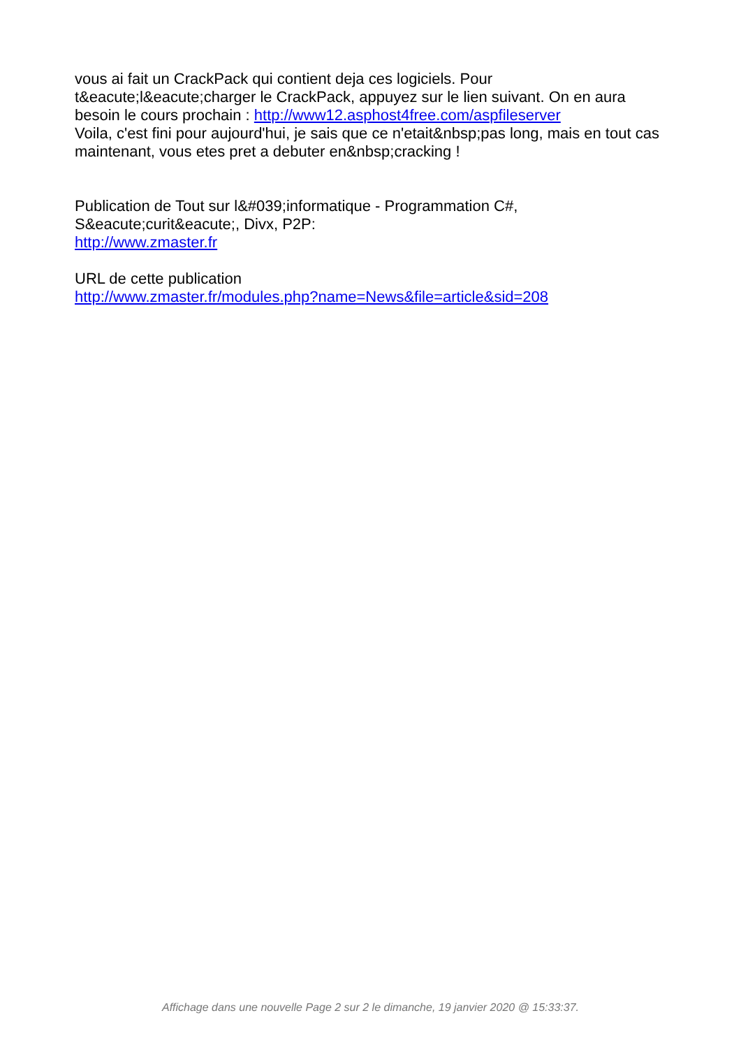vous ai fait un CrackPack qui contient deja ces logiciels. Pour t&eacute;l&eacute;charger le CrackPack, appuyez sur le lien suivant. On en aura besoin le cours prochain : http://www12.asphost4free.com/aspfileserver
Voila, c'est fini pour aujourd'hui, je sais que ce n'etait&nbsp;pas long, mais en tout cas maintenant, vous etes pret a debuter en&nbsp;cracking !
Publication de Tout sur l&#039;informatique - Programmation C#, S&eacute;curit&eacute;, Divx, P2P:
http://www.zmaster.fr
URL de cette publication
http://www.zmaster.fr/modules.php?name=News&file=article&sid=208
Affichage dans une nouvelle Page 2 sur 2 le dimanche, 19 janvier 2020 @ 15:33:37.